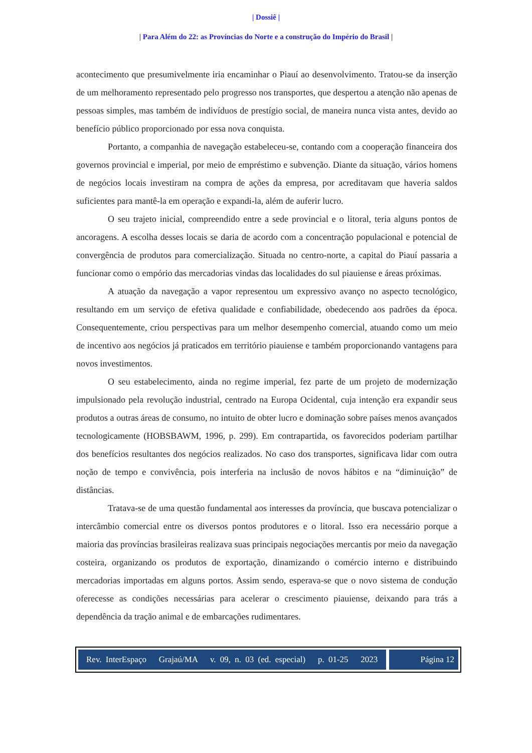| Dossiê |
| Para Além do 22: as Províncias do Norte e a construção do Império do Brasil |
acontecimento que presumivelmente iria encaminhar o Piauí ao desenvolvimento. Tratou-se da inserção de um melhoramento representado pelo progresso nos transportes, que despertou a atenção não apenas de pessoas simples, mas também de indivíduos de prestígio social, de maneira nunca vista antes, devido ao benefício público proporcionado por essa nova conquista.
Portanto, a companhia de navegação estabeleceu-se, contando com a cooperação financeira dos governos provincial e imperial, por meio de empréstimo e subvenção. Diante da situação, vários homens de negócios locais investiram na compra de ações da empresa, por acreditavam que haveria saldos suficientes para mantê-la em operação e expandi-la, além de auferir lucro.
O seu trajeto inicial, compreendido entre a sede provincial e o litoral, teria alguns pontos de ancoragens. A escolha desses locais se daria de acordo com a concentração populacional e potencial de convergência de produtos para comercialização. Situada no centro-norte, a capital do Piauí passaria a funcionar como o empório das mercadorias vindas das localidades do sul piauiense e áreas próximas.
A atuação da navegação a vapor representou um expressivo avanço no aspecto tecnológico, resultando em um serviço de efetiva qualidade e confiabilidade, obedecendo aos padrões da época. Consequentemente, criou perspectivas para um melhor desempenho comercial, atuando como um meio de incentivo aos negócios já praticados em território piauiense e também proporcionando vantagens para novos investimentos.
O seu estabelecimento, ainda no regime imperial, fez parte de um projeto de modernização impulsionado pela revolução industrial, centrado na Europa Ocidental, cuja intenção era expandir seus produtos a outras áreas de consumo, no intuito de obter lucro e dominação sobre países menos avançados tecnologicamente (HOBSBAWM, 1996, p. 299). Em contrapartida, os favorecidos poderiam partilhar dos benefícios resultantes dos negócios realizados. No caso dos transportes, significava lidar com outra noção de tempo e convivência, pois interferia na inclusão de novos hábitos e na “diminuição” de distâncias.
Tratava-se de uma questão fundamental aos interesses da província, que buscava potencializar o intercâmbio comercial entre os diversos pontos produtores e o litoral. Isso era necessário porque a maioria das províncias brasileiras realizava suas principais negociações mercantis por meio da navegação costeira, organizando os produtos de exportação, dinamizando o comércio interno e distribuindo mercadorias importadas em alguns portos. Assim sendo, esperava-se que o novo sistema de condução oferecesse as condições necessárias para acelerar o crescimento piauiense, deixando para trás a dependência da tração animal e de embarcações rudimentares.
Rev. InterEspaço Grajaú/MA v. 09, n. 03 (ed. especial) p. 01-25 2023
Página 12